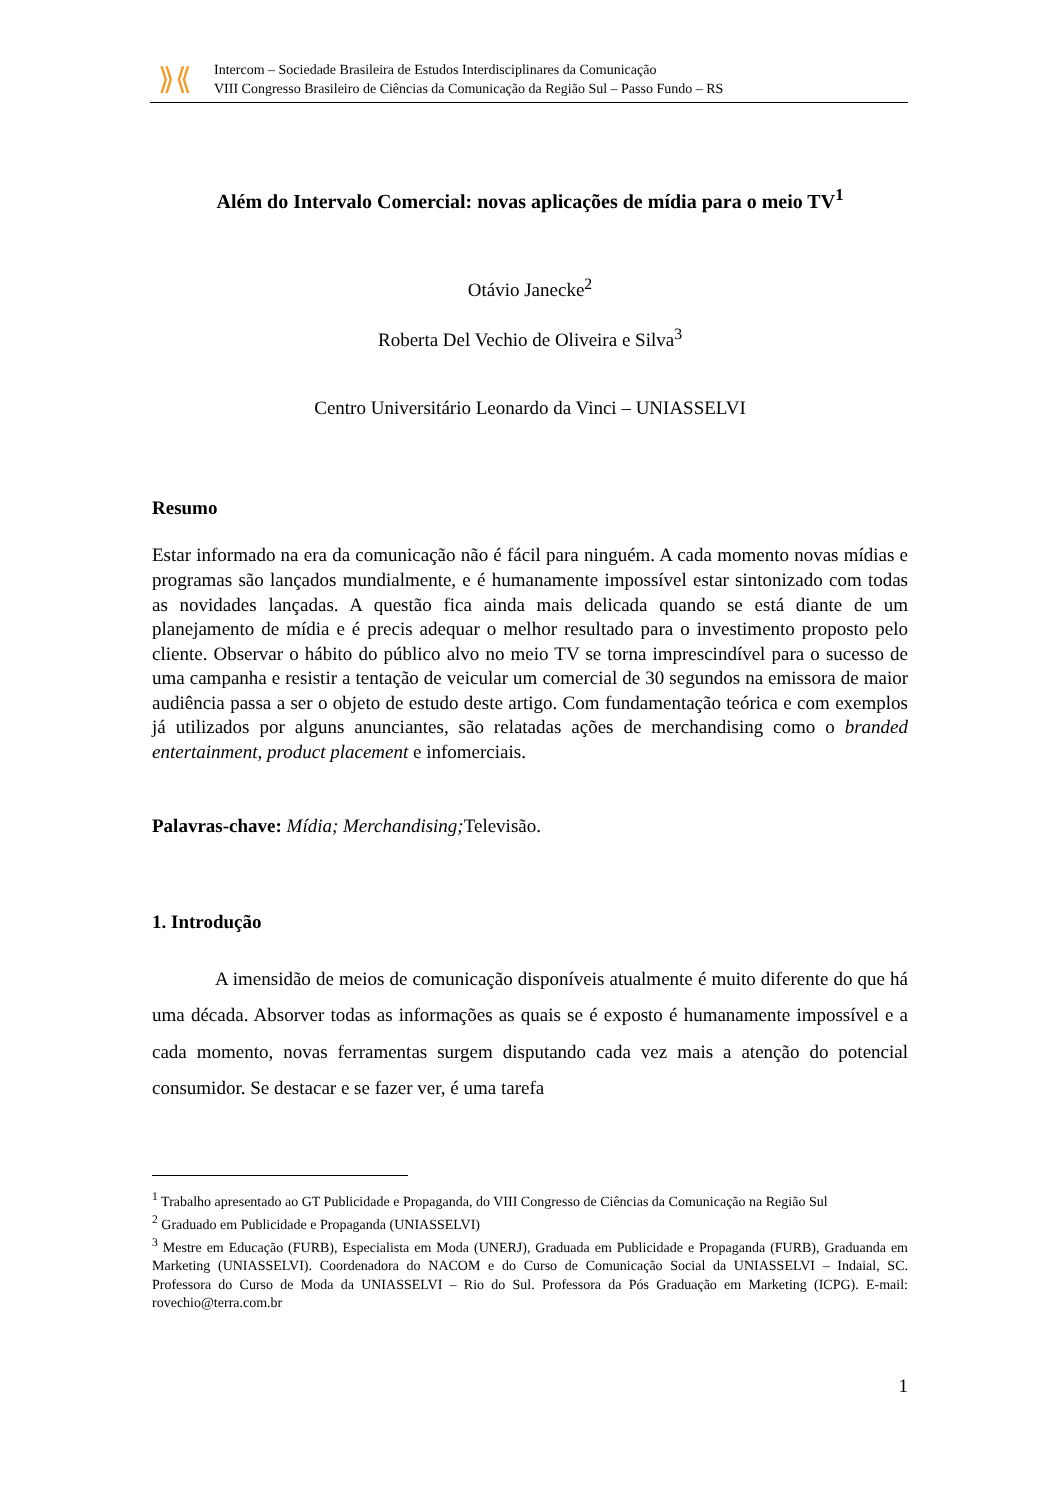⟫⟪
Intercom – Sociedade Brasileira de Estudos Interdisciplinares da Comunicação
VIII Congresso Brasileiro de Ciências da Comunicação da Região Sul – Passo Fundo – RS
Além do Intervalo Comercial: novas aplicações de mídia para o meio TV<sup>1</sup>
Otávio Janecke<sup>2</sup>
Roberta Del Vechio de Oliveira e Silva<sup>3</sup>
Centro Universitário Leonardo da Vinci – UNIASSELVI
Resumo
Estar informado na era da comunicação não é fácil para ninguém. A cada momento novas mídias e programas são lançados mundialmente, e é humanamente impossível estar sintonizado com todas as novidades lançadas. A questão fica ainda mais delicada quando se está diante de um planejamento de mídia e é precis adequar o melhor resultado para o investimento proposto pelo cliente. Observar o hábito do público alvo no meio TV se torna imprescindível para o sucesso de uma campanha e resistir a tentação de veicular um comercial de 30 segundos na emissora de maior audiência passa a ser o objeto de estudo deste artigo. Com fundamentação teórica e com exemplos já utilizados por alguns anunciantes, são relatadas ações de merchandising como o branded entertainment, product placement e infomerciais.
Palavras-chave: Mídia; Merchandising; Televisão.
1. Introdução
A imensidão de meios de comunicação disponíveis atualmente é muito diferente do que há uma década. Absorver todas as informações as quais se é exposto é humanamente impossível e a cada momento, novas ferramentas surgem disputando cada vez mais a atenção do potencial consumidor. Se destacar e se fazer ver, é uma tarefa
<sup>1</sup> Trabalho apresentado ao GT Publicidade e Propaganda, do VIII Congresso de Ciências da Comunicação na Região Sul
<sup>2</sup> Graduado em Publicidade e Propaganda (UNIASSELVI)
<sup>3</sup> Mestre em Educação (FURB), Especialista em Moda (UNERJ), Graduada em Publicidade e Propaganda (FURB), Graduanda em Marketing (UNIASSELVI). Coordenadora do NACOM e do Curso de Comunicação Social da UNIASSELVI – Indaial, SC. Professora do Curso de Moda da UNIASSELVI – Rio do Sul. Professora da Pós Graduação em Marketing (ICPG). E-mail: rovechio@terra.com.br
1